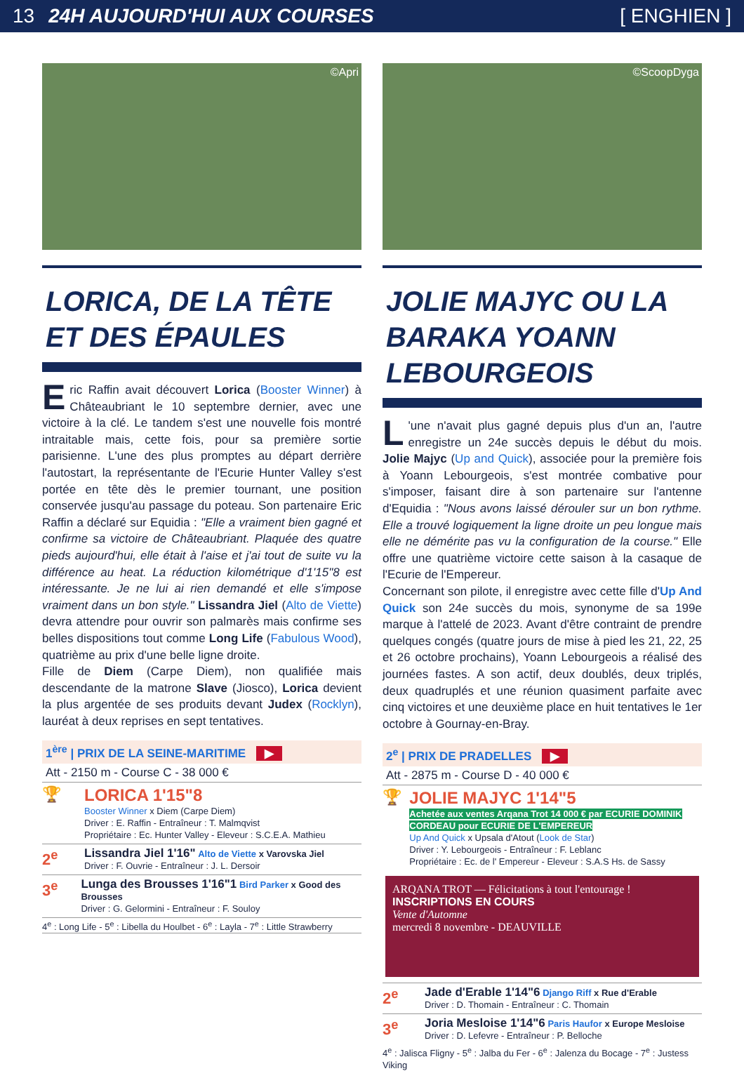13 24H AUJOURD'HUI AUX COURSES [ ENGHIEN ]
©Apri
LORICA, DE LA TÊTE ET DES ÉPAULES
Eric Raffin avait découvert Lorica (Booster Winner) à Châteaubriant le 10 septembre dernier, avec une victoire à la clé. Le tandem s'est une nouvelle fois montré intraitable mais, cette fois, pour sa première sortie parisienne. L'une des plus promptes au départ derrière l'autostart, la représentante de l'Ecurie Hunter Valley s'est portée en tête dès le premier tournant, une position conservée jusqu'au passage du poteau. Son partenaire Eric Raffin a déclaré sur Equidia : "Elle a vraiment bien gagné et confirme sa victoire de Châteaubriant. Plaquée des quatre pieds aujourd'hui, elle était à l'aise et j'ai tout de suite vu la différence au heat. La réduction kilométrique d'1'15"8 est intéressante. Je ne lui ai rien demandé et elle s'impose vraiment dans un bon style." Lissandra Jiel (Alto de Viette) devra attendre pour ouvrir son palmarès mais confirme ses belles dispositions tout comme Long Life (Fabulous Wood), quatrième au prix d'une belle ligne droite.
Fille de Diem (Carpe Diem), non qualifiée mais descendante de la matrone Slave (Jiosco), Lorica devient la plus argentée de ses produits devant Judex (Rocklyn), lauréat à deux reprises en sept tentatives.
1<sup>ère</sup> | PRIX DE LA SEINE-MARITIME ▶
Att - 2150 m - Course C - 38 000 €
🏆 LORICA 1'15"8
Booster Winner x Diem (Carpe Diem)
Driver : E. Raffin - Entraîneur : T. Malmqvist
Propriétaire : Ec. Hunter Valley - Eleveur : S.C.E.A. Mathieu
2<sup>e</sup>
Lissandra Jiel 1'16" Alto de Viette x Varovska Jiel
Driver : F. Ouvrie - Entraîneur : J. L. Dersoir
3<sup>e</sup>
Lunga des Brousses 1'16"1 Bird Parker x Good des Brousses
Driver : G. Gelormini - Entraîneur : F. Souloy
4<sup>e</sup> : Long Life - 5<sup>e</sup> : Libella du Houlbet - 6<sup>e</sup> : Layla - 7<sup>e</sup> : Little Strawberry
©ScoopDyga
JOLIE MAJYC OU LA BARAKA YOANN LEBOURGEOIS
L 'une n'avait plus gagné depuis plus d'un an, l'autre enregistre un 24e succès depuis le début du mois. Jolie Majyc (Up and Quick), associée pour la première fois à Yoann Lebourgeois, s'est montrée combative pour s'imposer, faisant dire à son partenaire sur l'antenne d'Equidia : "Nous avons laissé dérouler sur un bon rythme. Elle a trouvé logiquement la ligne droite un peu longue mais elle ne démérite pas vu la configuration de la course." Elle offre une quatrième victoire cette saison à la casaque de l'Ecurie de l'Empereur.
Concernant son pilote, il enregistre avec cette fille d'Up And Quick son 24e succès du mois, synonyme de sa 199e marque à l'attelé de 2023. Avant d'être contraint de prendre quelques congés (quatre jours de mise à pied les 21, 22, 25 et 26 octobre prochains), Yoann Lebourgeois a réalisé des journées fastes. A son actif, deux doublés, deux triplés, deux quadruplés et une réunion quasiment parfaite avec cinq victoires et une deuxième place en huit tentatives le 1er octobre à Gournay-en-Bray.
2<sup>e</sup> | PRIX DE PRADELLES ▶
Att - 2875 m - Course D - 40 000 €
🏆 JOLIE MAJYC 1'14"5
Achetée aux ventes Arqana Trot 14 000 € par ECURIE DOMINIK CORDEAU pour ECURIE DE L'EMPEREUR
Up And Quick x Upsala d'Atout (Look de Star)
Driver : Y. Lebourgeois - Entraîneur : F. Leblanc
Propriétaire : Ec. de l' Empereur - Eleveur : S.A.S Hs. de Sassy
ARQANA TROT — Félicitations à tout l'entourage !
INSCRIPTIONS EN COURS
Vente d'Automne
mercredi 8 novembre - DEAUVILLE
2<sup>e</sup>
Jade d'Erable 1'14"6 Django Riff x Rue d'Erable
Driver : D. Thomain - Entraîneur : C. Thomain
3<sup>e</sup>
Joria Mesloise 1'14"6 Paris Haufor x Europe Mesloise
Driver : D. Lefevre - Entraîneur : P. Belloche
4<sup>e</sup> : Jalisca Fligny - 5<sup>e</sup> : Jalba du Fer - 6<sup>e</sup> : Jalenza du Bocage - 7<sup>e</sup> : Justess Viking